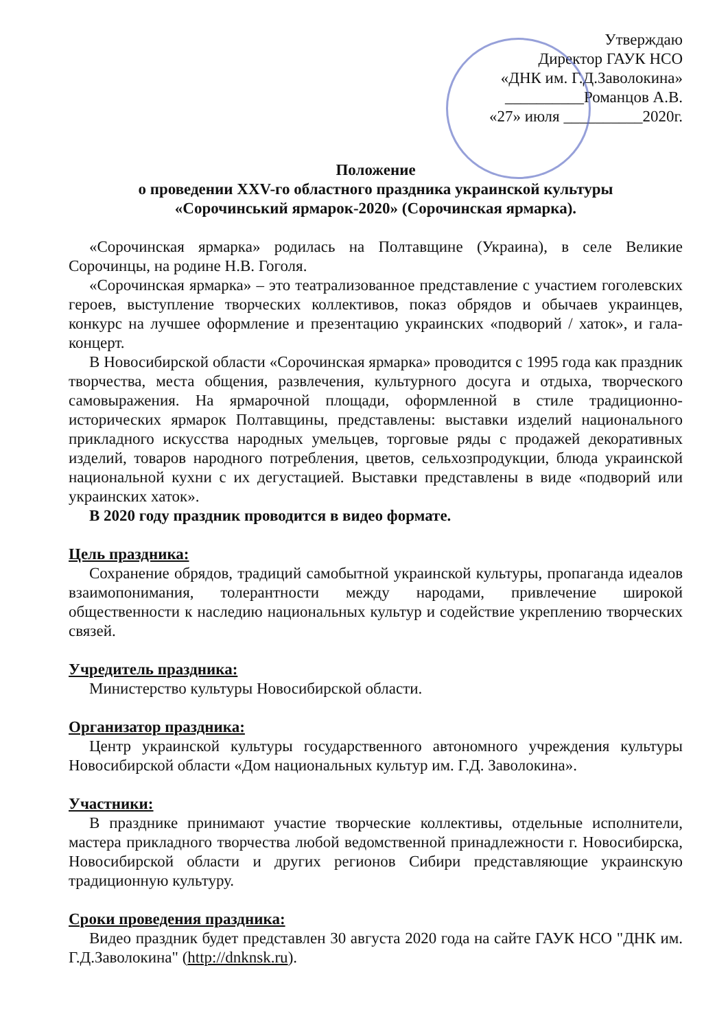Утверждаю
Директор ГАУК НСО
«ДНК им. Г.Д.Заволокина»
__________Романцов А.В.
«27» июля __________2020г.
Положение
о проведении XXV-го областного праздника украинской культуры
«Сорочинський ярмарок-2020» (Сорочинская ярмарка).
«Сорочинская ярмарка» родилась на Полтавщине (Украина), в селе Великие Сорочинцы, на родине Н.В. Гоголя.
«Сорочинская ярмарка» – это театрализованное представление с участием гоголевских героев, выступление творческих коллективов, показ обрядов и обычаев украинцев, конкурс на лучшее оформление и презентацию украинских «подворий / хаток», и гала-концерт.
В Новосибирской области «Сорочинская ярмарка» проводится с 1995 года как праздник творчества, места общения, развлечения, культурного досуга и отдыха, творческого самовыражения. На ярмарочной площади, оформленной в стиле традиционно-исторических ярмарок Полтавщины, представлены: выставки изделий национального прикладного искусства народных умельцев, торговые ряды с продажей декоративных изделий, товаров народного потребления, цветов, сельхозпродукции, блюда украинской национальной кухни с их дегустацией. Выставки представлены в виде «подворий или украинских хаток».
В 2020 году праздник проводится в видео формате.
Цель праздника:
Сохранение обрядов, традиций самобытной украинской культуры, пропаганда идеалов взаимопонимания, толерантности между народами, привлечение широкой общественности к наследию национальных культур и содействие укреплению творческих связей.
Учредитель праздника:
Министерство культуры Новосибирской области.
Организатор праздника:
Центр украинской культуры государственного автономного учреждения культуры Новосибирской области «Дом национальных культур им. Г.Д. Заволокина».
Участники:
В празднике принимают участие творческие коллективы, отдельные исполнители, мастера прикладного творчества любой ведомственной принадлежности г. Новосибирска, Новосибирской области и других регионов Сибири представляющие украинскую традиционную культуру.
Сроки проведения праздника:
Видео праздник будет представлен 30 августа 2020 года на сайте ГАУК НСО "ДНК им. Г.Д.Заволокина" (http://dnknsk.ru).